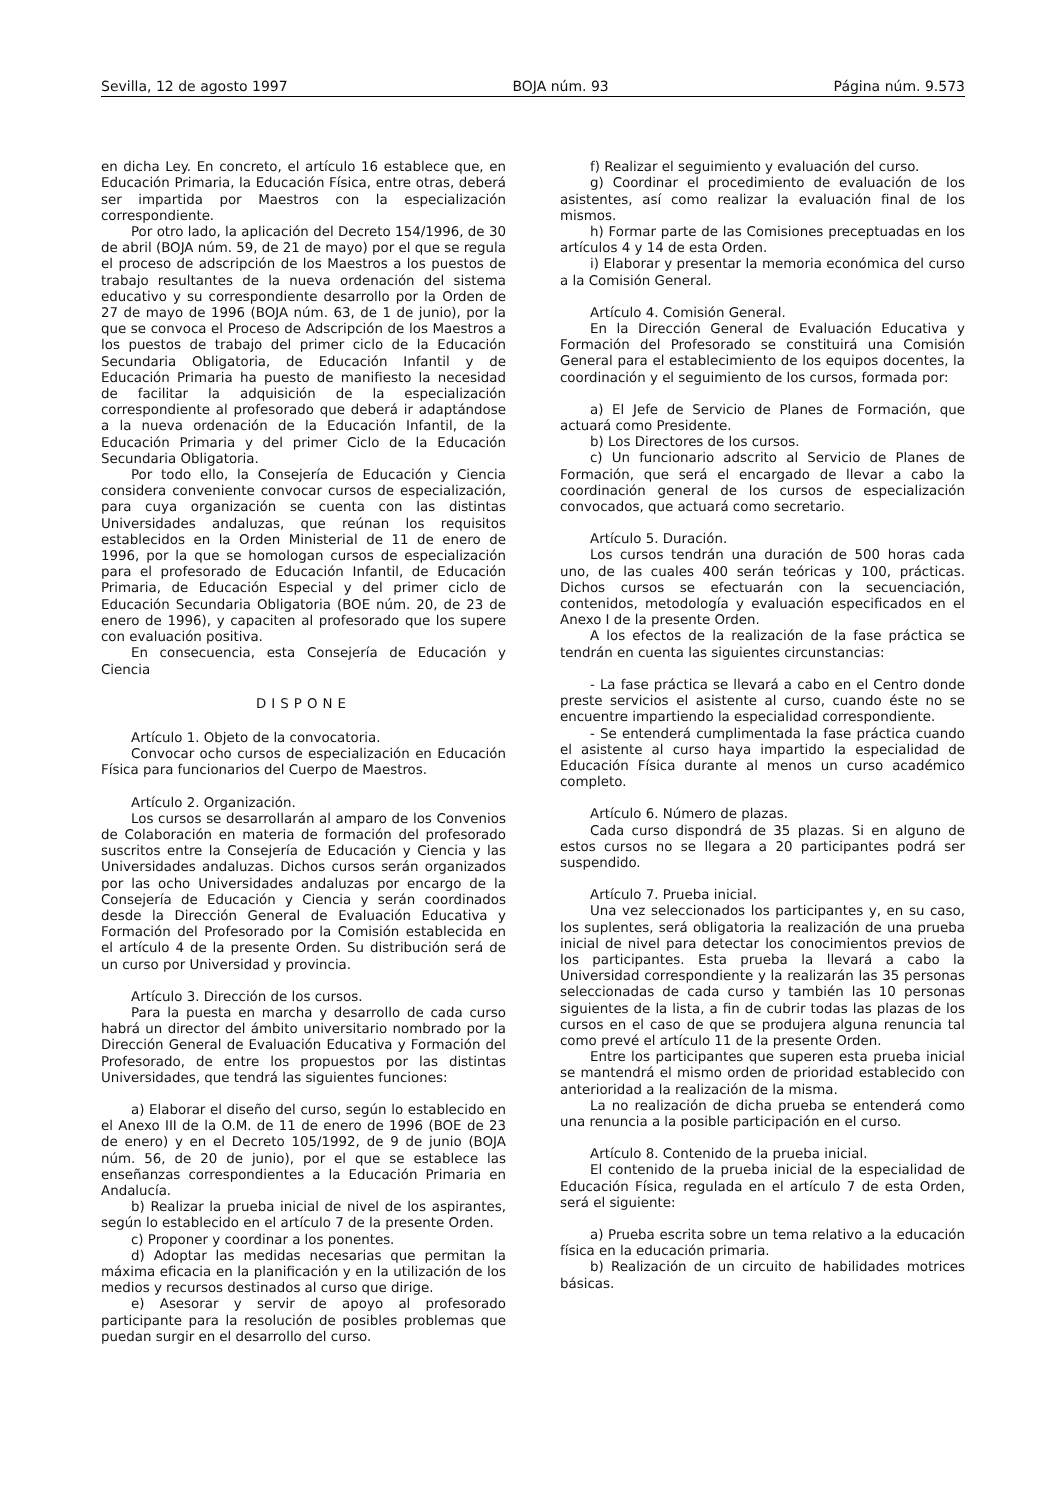Sevilla, 12 de agosto 1997 BOJA núm. 93 Página núm. 9.573
en dicha Ley. En concreto, el artículo 16 establece que, en Educación Primaria, la Educación Física, entre otras, deberá ser impartida por Maestros con la especialización correspondiente.
Por otro lado, la aplicación del Decreto 154/1996, de 30 de abril (BOJA núm. 59, de 21 de mayo) por el que se regula el proceso de adscripción de los Maestros a los puestos de trabajo resultantes de la nueva ordenación del sistema educativo y su correspondiente desarrollo por la Orden de 27 de mayo de 1996 (BOJA núm. 63, de 1 de junio), por la que se convoca el Proceso de Adscripción de los Maestros a los puestos de trabajo del primer ciclo de la Educación Secundaria Obligatoria, de Educación Infantil y de Educación Primaria ha puesto de manifiesto la necesidad de facilitar la adquisición de la especialización correspondiente al profesorado que deberá ir adaptándose a la nueva ordenación de la Educación Infantil, de la Educación Primaria y del primer Ciclo de la Educación Secundaria Obligatoria.
Por todo ello, la Consejería de Educación y Ciencia considera conveniente convocar cursos de especialización, para cuya organización se cuenta con las distintas Universidades andaluzas, que reúnan los requisitos establecidos en la Orden Ministerial de 11 de enero de 1996, por la que se homologan cursos de especialización para el profesorado de Educación Infantil, de Educación Primaria, de Educación Especial y del primer ciclo de Educación Secundaria Obligatoria (BOE núm. 20, de 23 de enero de 1996), y capaciten al profesorado que los supere con evaluación positiva.
En consecuencia, esta Consejería de Educación y Ciencia
DISPONE
Artículo 1. Objeto de la convocatoria.
Convocar ocho cursos de especialización en Educación Física para funcionarios del Cuerpo de Maestros.
Artículo 2. Organización.
Los cursos se desarrollarán al amparo de los Convenios de Colaboración en materia de formación del profesorado suscritos entre la Consejería de Educación y Ciencia y las Universidades andaluzas. Dichos cursos serán organizados por las ocho Universidades andaluzas por encargo de la Consejería de Educación y Ciencia y serán coordinados desde la Dirección General de Evaluación Educativa y Formación del Profesorado por la Comisión establecida en el artículo 4 de la presente Orden. Su distribución será de un curso por Universidad y provincia.
Artículo 3. Dirección de los cursos.
Para la puesta en marcha y desarrollo de cada curso habrá un director del ámbito universitario nombrado por la Dirección General de Evaluación Educativa y Formación del Profesorado, de entre los propuestos por las distintas Universidades, que tendrá las siguientes funciones:
a) Elaborar el diseño del curso, según lo establecido en el Anexo III de la O.M. de 11 de enero de 1996 (BOE de 23 de enero) y en el Decreto 105/1992, de 9 de junio (BOJA núm. 56, de 20 de junio), por el que se establece las enseñanzas correspondientes a la Educación Primaria en Andalucía.
b) Realizar la prueba inicial de nivel de los aspirantes, según lo establecido en el artículo 7 de la presente Orden.
c) Proponer y coordinar a los ponentes.
d) Adoptar las medidas necesarias que permitan la máxima eficacia en la planificación y en la utilización de los medios y recursos destinados al curso que dirige.
e) Asesorar y servir de apoyo al profesorado participante para la resolución de posibles problemas que puedan surgir en el desarrollo del curso.
f) Realizar el seguimiento y evaluación del curso.
g) Coordinar el procedimiento de evaluación de los asistentes, así como realizar la evaluación final de los mismos.
h) Formar parte de las Comisiones preceptuadas en los artículos 4 y 14 de esta Orden.
i) Elaborar y presentar la memoria económica del curso a la Comisión General.
Artículo 4. Comisión General.
En la Dirección General de Evaluación Educativa y Formación del Profesorado se constituirá una Comisión General para el establecimiento de los equipos docentes, la coordinación y el seguimiento de los cursos, formada por:
a) El Jefe de Servicio de Planes de Formación, que actuará como Presidente.
b) Los Directores de los cursos.
c) Un funcionario adscrito al Servicio de Planes de Formación, que será el encargado de llevar a cabo la coordinación general de los cursos de especialización convocados, que actuará como secretario.
Artículo 5. Duración.
Los cursos tendrán una duración de 500 horas cada uno, de las cuales 400 serán teóricas y 100, prácticas. Dichos cursos se efectuarán con la secuenciación, contenidos, metodología y evaluación especificados en el Anexo I de la presente Orden.
A los efectos de la realización de la fase práctica se tendrán en cuenta las siguientes circunstancias:
- La fase práctica se llevará a cabo en el Centro donde preste servicios el asistente al curso, cuando éste no se encuentre impartiendo la especialidad correspondiente.
- Se entenderá cumplimentada la fase práctica cuando el asistente al curso haya impartido la especialidad de Educación Física durante al menos un curso académico completo.
Artículo 6. Número de plazas.
Cada curso dispondrá de 35 plazas. Si en alguno de estos cursos no se llegara a 20 participantes podrá ser suspendido.
Artículo 7. Prueba inicial.
Una vez seleccionados los participantes y, en su caso, los suplentes, será obligatoria la realización de una prueba inicial de nivel para detectar los conocimientos previos de los participantes. Esta prueba la llevará a cabo la Universidad correspondiente y la realizarán las 35 personas seleccionadas de cada curso y también las 10 personas siguientes de la lista, a fin de cubrir todas las plazas de los cursos en el caso de que se produjera alguna renuncia tal como prevé el artículo 11 de la presente Orden.
Entre los participantes que superen esta prueba inicial se mantendrá el mismo orden de prioridad establecido con anterioridad a la realización de la misma.
La no realización de dicha prueba se entenderá como una renuncia a la posible participación en el curso.
Artículo 8. Contenido de la prueba inicial.
El contenido de la prueba inicial de la especialidad de Educación Física, regulada en el artículo 7 de esta Orden, será el siguiente:
a) Prueba escrita sobre un tema relativo a la educación física en la educación primaria.
b) Realización de un circuito de habilidades motrices básicas.